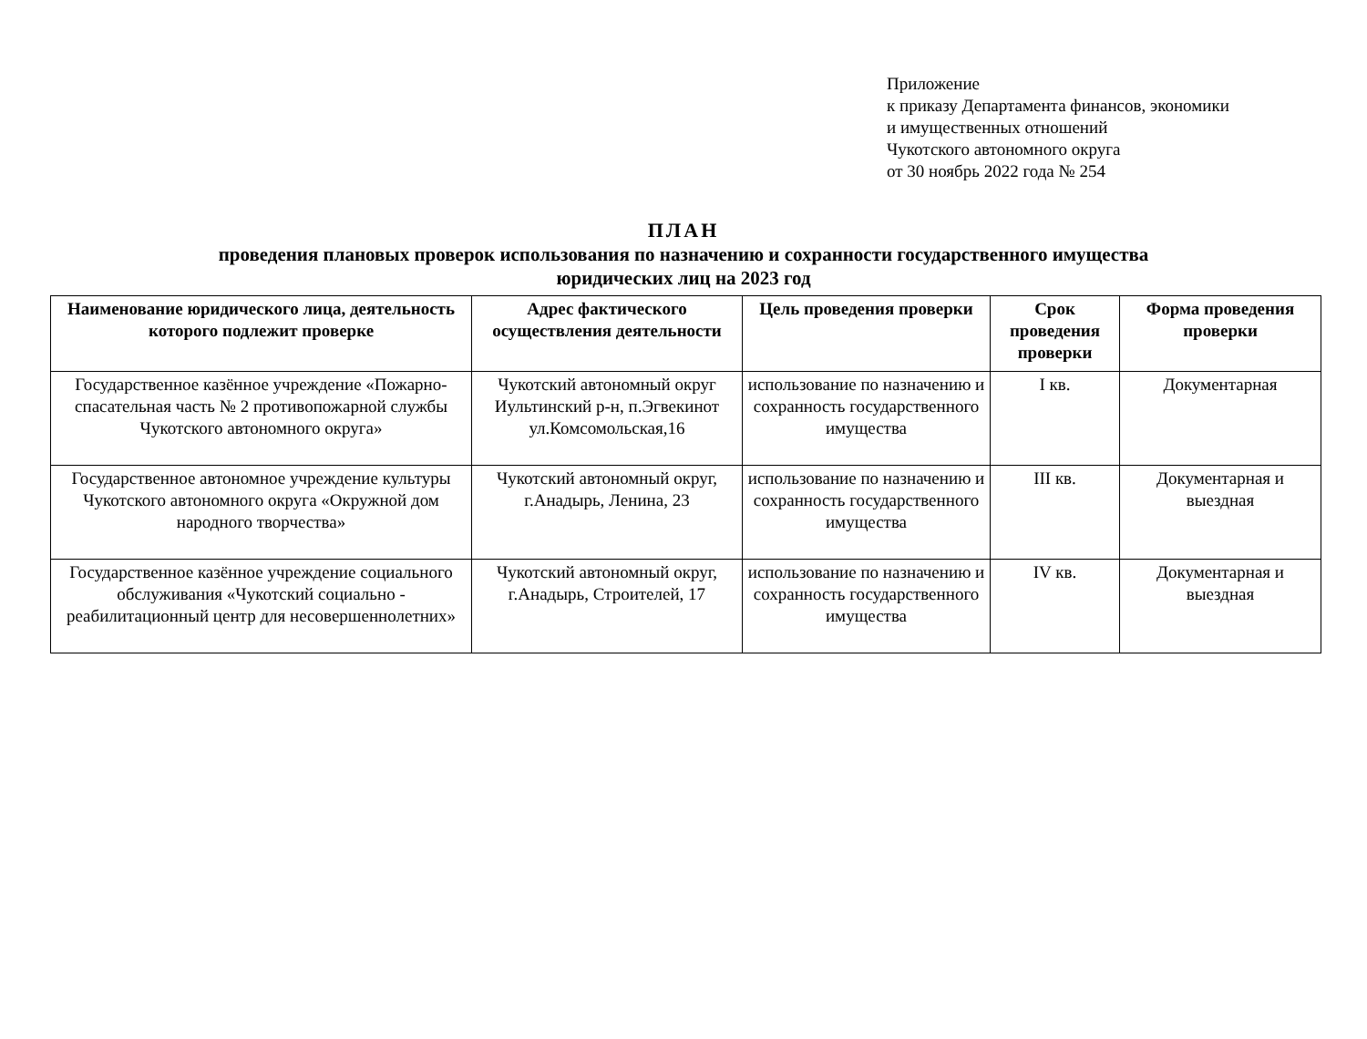Приложение
к приказу Департамента финансов, экономики
и имущественных отношений
Чукотского автономного округа
от 30 ноябрь 2022 года № 254
ПЛАН
проведения плановых проверок использования по назначению и сохранности государственного имущества
юридических лиц на 2023 год
| Наименование юридического лица, деятельность которого подлежит проверке | Адрес фактического осуществления деятельности | Цель проведения проверки | Срок проведения проверки | Форма проведения проверки |
| --- | --- | --- | --- | --- |
| Государственное казённое учреждение «Пожарно-спасательная часть № 2 противопожарной службы Чукотского автономного округа» | Чукотский автономный округ Иультинский р-н, п.Эгвекинот ул.Комсомольская,16 | использование по назначению и сохранность государственного имущества | I кв. | Документарная |
| Государственное автономное учреждение культуры Чукотского автономного округа «Окружной дом народного творчества» | Чукотский автономный округ, г.Анадырь, Ленина, 23 | использование по назначению и сохранность государственного имущества | III кв. | Документарная и выездная |
| Государственное казённое учреждение социального обслуживания «Чукотский социально - реабилитационный центр для несовершеннолетних» | Чукотский автономный округ, г.Анадырь, Строителей, 17 | использование по назначению и сохранность государственного имущества | IV кв. | Документарная и выездная |